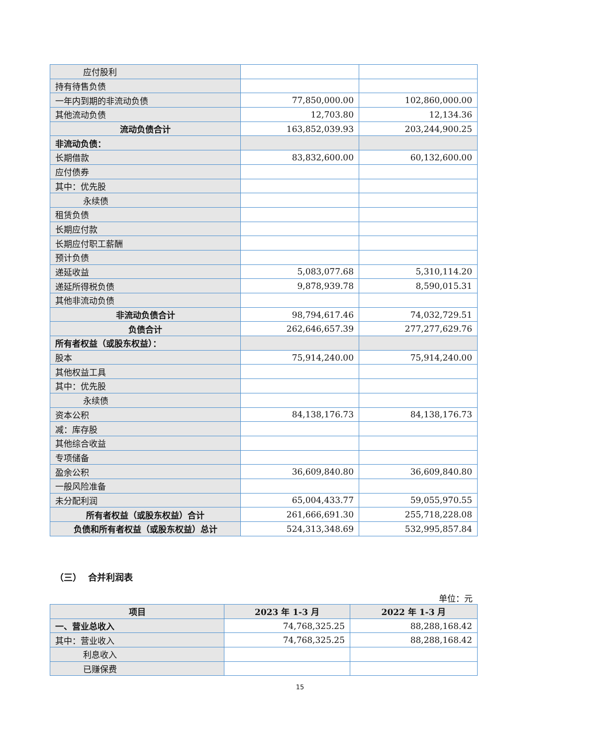| 应付股利 | | |
| 持有待售负债 | | |
| 一年内到期的非流动负债 | 77,850,000.00 | 102,860,000.00 |
| 其他流动负债 | 12,703.80 | 12,134.36 |
| 流动负债合计 | 163,852,039.93 | 203,244,900.25 |
| 非流动负债： | | |
| 长期借款 | 83,832,600.00 | 60,132,600.00 |
| 应付债券 | | |
| 其中：优先股 | | |
| 永续债 | | |
| 租赁负债 | | |
| 长期应付款 | | |
| 长期应付职工薪酬 | | |
| 预计负债 | | |
| 递延收益 | 5,083,077.68 | 5,310,114.20 |
| 递延所得税负债 | 9,878,939.78 | 8,590,015.31 |
| 其他非流动负债 | | |
| 非流动负债合计 | 98,794,617.46 | 74,032,729.51 |
| 负债合计 | 262,646,657.39 | 277,277,629.76 |
| 所有者权益（或股东权益）： | | |
| 股本 | 75,914,240.00 | 75,914,240.00 |
| 其他权益工具 | | |
| 其中：优先股 | | |
| 永续债 | | |
| 资本公积 | 84,138,176.73 | 84,138,176.73 |
| 减：库存股 | | |
| 其他综合收益 | | |
| 专项储备 | | |
| 盈余公积 | 36,609,840.80 | 36,609,840.80 |
| 一般风险准备 | | |
| 未分配利润 | 65,004,433.77 | 59,055,970.55 |
| 所有者权益（或股东权益）合计 | 261,666,691.30 | 255,718,228.08 |
| 负债和所有者权益（或股东权益）总计 | 524,313,348.69 | 532,995,857.84 |
（三） 合并利润表
单位：元
| 项目 | 2023 年 1-3 月 | 2022 年 1-3 月 |
| --- | --- | --- |
| 一、营业总收入 | 74,768,325.25 | 88,288,168.42 |
| 其中：营业收入 | 74,768,325.25 | 88,288,168.42 |
| 利息收入 | | |
| 已赚保费 | | |
15